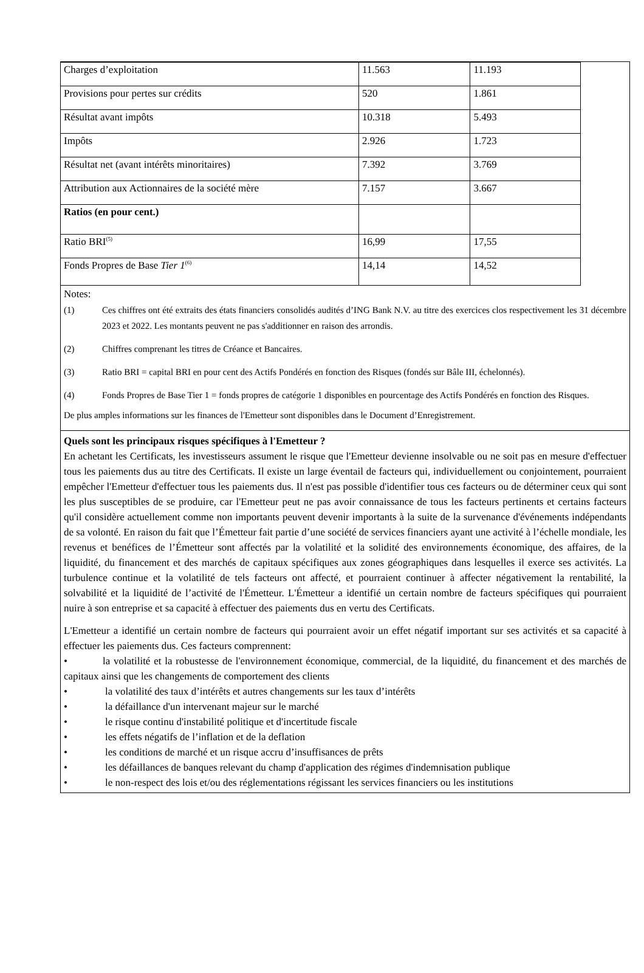| Charges d’exploitation | 11.563 | 11.193 |
| Provisions pour pertes sur crédits | 520 | 1.861 |
| Résultat avant impôts | 10.318 | 5.493 |
| Impôts | 2.926 | 1.723 |
| Résultat net (avant intérêts minoritaires) | 7.392 | 3.769 |
| Attribution aux Actionnaires de la société mère | 7.157 | 3.667 |
| Ratios (en pour cent.) | | |
| Ratio BRI<sup>(5)</sup> | 16,99 | 17,55 |
| Fonds Propres de Base Tier 1<sup>(6)</sup> | 14,14 | 14,52 |
Notes:
(1) Ces chiffres ont été extraits des états financiers consolidés audités d’ING Bank N.V. au titre des exercices clos respectivement les 31 décembre 2023 et 2022. Les montants peuvent ne pas s'additionner en raison des arrondis.
(2) Chiffres comprenant les titres de Créance et Bancaires.
(3) Ratio BRI = capital BRI en pour cent des Actifs Pondérés en fonction des Risques (fondés sur Bâle III, échelonnés).
(4) Fonds Propres de Base Tier 1 = fonds propres de catégorie 1 disponibles en pourcentage des Actifs Pondérés en fonction des Risques.
De plus amples informations sur les finances de l'Emetteur sont disponibles dans le Document d’Enregistrement.
Quels sont les principaux risques spécifiques à l'Emetteur ?
En achetant les Certificats, les investisseurs assument le risque que l'Emetteur devienne insolvable ou ne soit pas en mesure d'effectuer tous les paiements dus au titre des Certificats. Il existe un large éventail de facteurs qui, individuellement ou conjointement, pourraient empêcher l'Emetteur d'effectuer tous les paiements dus. Il n'est pas possible d'identifier tous ces facteurs ou de déterminer ceux qui sont les plus susceptibles de se produire, car l'Emetteur peut ne pas avoir connaissance de tous les facteurs pertinents et certains facteurs qu'il considère actuellement comme non importants peuvent devenir importants à la suite de la survenance d'événements indépendants de sa volonté. En raison du fait que l’Émetteur fait partie d’une société de services financiers ayant une activité à l’échelle mondiale, les revenus et benéfices de l’Émetteur sont affectés par la volatilité et la solidité des environnements économique, des affaires, de la liquidité, du financement et des marchés de capitaux spécifiques aux zones géographiques dans lesquelles il exerce ses activités. La turbulence continue et la volatilité de tels facteurs ont affecté, et pourraient continuer à affecter négativement la rentabilité, la solvabilité et la liquidité de l’activité de l'Émetteur. L'Émetteur a identifié un certain nombre de facteurs spécifiques qui pourraient nuire à son entreprise et sa capacité à effectuer des paiements dus en vertu des Certificats.
L'Emetteur a identifié un certain nombre de facteurs qui pourraient avoir un effet négatif important sur ses activités et sa capacité à effectuer les paiements dus. Ces facteurs comprennent:
• la volatilité et la robustesse de l'environnement économique, commercial, de la liquidité, du financement et des marchés de capitaux ainsi que les changements de comportement des clients
• la volatilité des taux d’intérêts et autres changements sur les taux d’intérêts
• la défaillance d'un intervenant majeur sur le marché
• le risque continu d'instabilité politique et d'incertitude fiscale
• les effets négatifs de l’inflation et de la deflation
• les conditions de marché et un risque accru d’insuffisances de prêts
• les défaillances de banques relevant du champ d'application des régimes d'indemnisation publique
• le non-respect des lois et/ou des réglementations régissant les services financiers ou les institutions